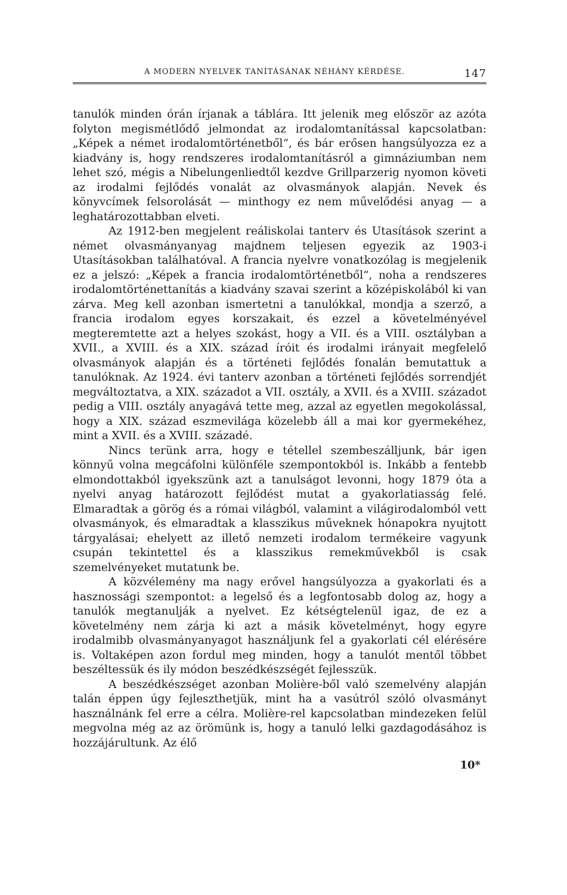A MODERN NYELVEK TANÍTÁSÁNAK NÉHÁNY KÉRDÉSE. 147
tanulók minden órán írjanak a táblára. Itt jelenik meg először az azóta folyton megismétlődő jelmondat az irodalomtanítással kapcsolatban: „Képek a német irodalomtörténetből“, és bár erősen hangsúlyozza ez a kiadvány is, hogy rendszeres irodalomtanításról a gimnáziumban nem lehet szó, mégis a Nibelungenliedtől kezdve Grillparzerig nyomon követi az irodalmi fejlődés vonalát az olvasmányok alapján. Nevek és könyvcímek felsorolását — minthogy ez nem művelődési anyag — a leghatározottabban elveti.
Az 1912-ben megjelent reáliskolai tanterv és Utasítások szerint a német olvasmányanyag majdnem teljesen egyezik az 1903-i Utasításokban találhatóval. A francia nyelvre vonatkozólag is megjelenik ez a jelszó: „Képek a francia irodalomtörténetből“, noha a rendszeres irodalomtörténettanítás a kiadvány szavai szerint a középiskolából ki van zárva. Meg kell azonban ismertetni a tanulókkal, mondja a szerző, a francia irodalom egyes korszakait, és ezzel a követelményével megteremtette azt a helyes szokást, hogy a VII. és a VIII. osztályban a XVII., a XVIII. és a XIX. század íróit és irodalmi irányait megfelelő olvasmányok alapján és a történeti fejlődés fonalán bemutattuk a tanulóknak. Az 1924. évi tanterv azonban a történeti fejlődés sorrendjét megváltoztatva, a XIX. századot a VII. osztály, a XVII. és a XVIII. századot pedig a VIII. osztály anyagává tette meg, azzal az egyetlen megokolással, hogy a XIX. század eszmevilága közelebb áll a mai kor gyermekéhez, mint a XVII. és a XVIII. századé.
Nincs terünk arra, hogy e tétellel szembeszálljunk, bár igen könnyű volna megcáfolni különféle szempontokból is. Inkább a fentebb elmondottakból igyekszünk azt a tanulságot levonni, hogy 1879 óta a nyelvi anyag határozott fejlődést mutat a gyakorlatiasság felé. Elmaradtak a görög és a római világból, valamint a világirodalomból vett olvasmányok, és elmaradtak a klasszikus műveknek hónapokra nyujtott tárgyalásai; ehelyett az illető nemzeti irodalom termékeire vagyunk csupán tekintettel és a klasszikus remekművekből is csak szemelvényeket mutatunk be.
A közvélemény ma nagy erővel hangsúlyozza a gyakorlati és a hasznossági szempontot: a legelső és a legfontosabb dolog az, hogy a tanulók megtanulják a nyelvet. Ez kétségtelenül igaz, de ez a követelmény nem zárja ki azt a másik követelményt, hogy egyre irodalmibb olvasmányanyagot használjunk fel a gyakorlati cél elérésére is. Voltaképen azon fordul meg minden, hogy a tanulót mentől többet beszéltessük és ily módon beszédkészségét fejlesszük.
A beszédkészséget azonban Molière-ből való szemelvény alapján talán éppen úgy fejleszthetjük, mint ha a vasútról szóló olvasmányt használnánk fel erre a célra. Molière-rel kapcsolatban mindezeken felül megvolna még az az örömünk is, hogy a tanuló lelki gazdagodásához is hozzájárultunk. Az élő
10*